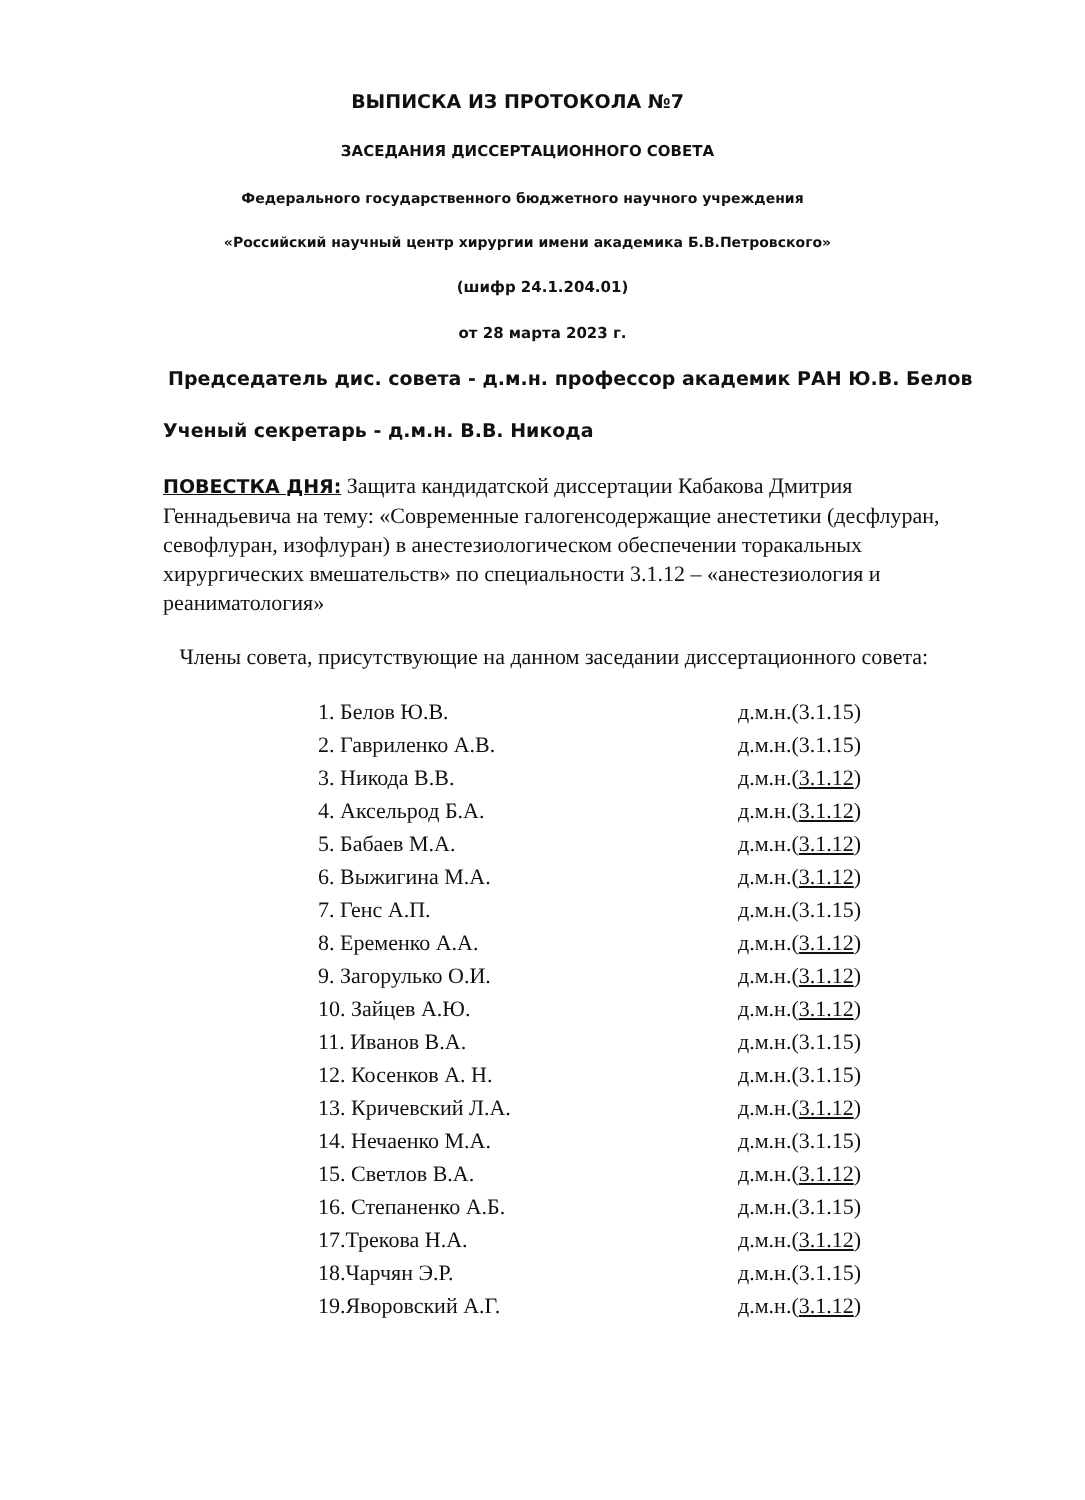ВЫПИСКА ИЗ ПРОТОКОЛА №7
ЗАСЕДАНИЯ ДИССЕРТАЦИОННОГО СОВЕТА
Федерального государственного бюджетного научного учреждения
«Российский научный центр хирургии имени академика Б.В.Петровского»
(шифр 24.1.204.01)
от 28 марта 2023 г.
Председатель дис. совета - д.м.н. профессор академик РАН Ю.В. Белов
Ученый секретарь - д.м.н. В.В. Никода
ПОВЕСТКА ДНЯ: Защита кандидатской диссертации Кабакова Дмитрия Геннадьевича на тему: «Современные галогенсодержащие анестетики (десфлуран, севофлуран, изофлуран) в анестезиологическом обеспечении торакальных хирургических вмешательств» по специальности 3.1.12 – «анестезиология и реаниматология»
Члены совета, присутствующие на данном заседании диссертационного совета:
| 1. Белов Ю.В. | д.м.н.(3.1.15) |
| 2. Гавриленко А.В. | д.м.н.(3.1.15) |
| 3. Никода В.В. | д.м.н.( 3.1.12 ) |
| 4. Аксельрод Б.А. | д.м.н.( 3.1.12 ) |
| 5. Бабаев М.А. | д.м.н.( 3.1.12 ) |
| 6. Выжигина М.А. | д.м.н.( 3.1.12 ) |
| 7. Генс А.П. | д.м.н.(3.1.15) |
| 8. Еременко А.А. | д.м.н.( 3.1.12 ) |
| 9. Загорулько О.И. | д.м.н.( 3.1.12 ) |
| 10. Зайцев А.Ю. | д.м.н.( 3.1.12 ) |
| 11. Иванов В.А. | д.м.н.(3.1.15) |
| 12. Косенков А. Н. | д.м.н.(3.1.15) |
| 13. Кричевский Л.А. | д.м.н.( 3.1.12 ) |
| 14. Нечаенко М.А. | д.м.н.(3.1.15) |
| 15. Светлов В.А. | д.м.н.( 3.1.12 ) |
| 16. Степаненко А.Б. | д.м.н.(3.1.15) |
| 17.Трекова Н.А. | д.м.н.( 3.1.12 ) |
| 18.Чарчян Э.Р. | д.м.н.(3.1.15) |
| 19.Яворовский А.Г. | д.м.н.( 3.1.12 ) |